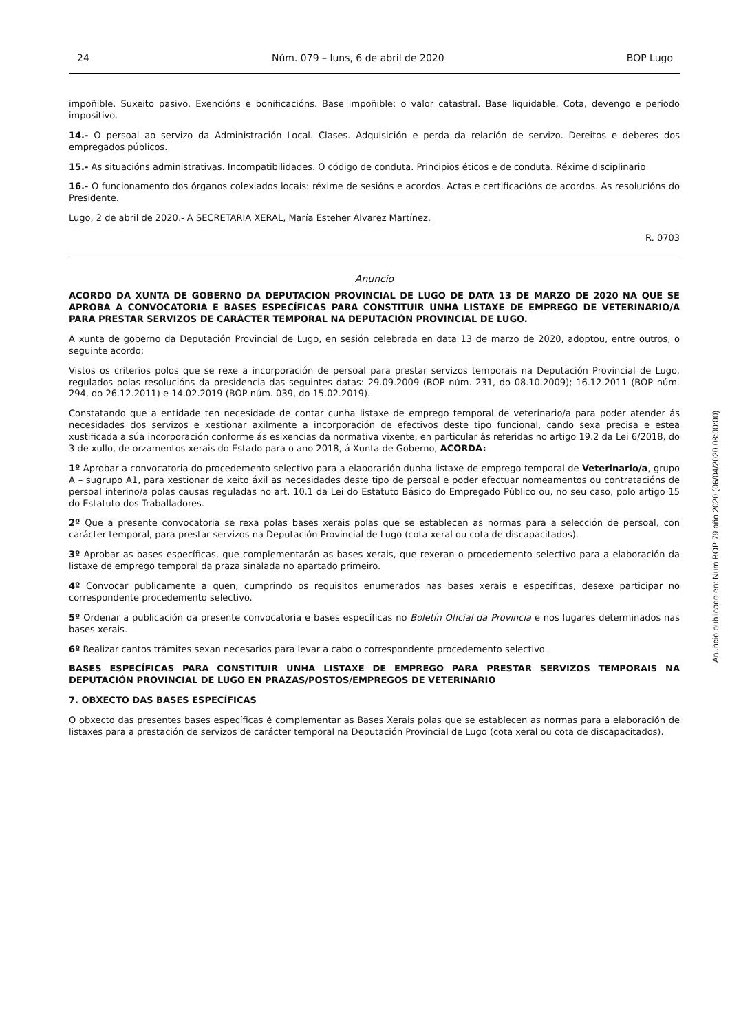24 Núm. 079 – luns, 6 de abril de 2020 BOP Lugo
impoñible. Suxeito pasivo. Exencións e bonificacións. Base impoñible: o valor catastral. Base liquidable. Cota, devengo e período impositivo.
14.- O persoal ao servizo da Administración Local. Clases. Adquisición e perda da relación de servizo. Dereitos e deberes dos empregados públicos.
15.- As situacións administrativas. Incompatibilidades. O código de conduta. Principios éticos e de conduta. Réxime disciplinario
16.- O funcionamento dos órganos colexiados locais: réxime de sesións e acordos. Actas e certificacións de acordos. As resolucións do Presidente.
Lugo, 2 de abril de 2020.- A SECRETARIA XERAL, María Esteher Álvarez Martínez.
R. 0703
Anuncio
ACORDO DA XUNTA DE GOBERNO DA DEPUTACION PROVINCIAL DE LUGO DE DATA 13 DE MARZO DE 2020 NA QUE SE APROBA A CONVOCATORIA E BASES ESPECÍFICAS PARA CONSTITUIR UNHA LISTAXE DE EMPREGO DE VETERINARIO/A PARA PRESTAR SERVIZOS DE CARÁCTER TEMPORAL NA DEPUTACIÓN PROVINCIAL DE LUGO.
A xunta de goberno da Deputación Provincial de Lugo, en sesión celebrada en data 13 de marzo de 2020, adoptou, entre outros, o seguinte acordo:
Vistos os criterios polos que se rexe a incorporación de persoal para prestar servizos temporais na Deputación Provincial de Lugo, regulados polas resolucións da presidencia das seguintes datas: 29.09.2009 (BOP núm. 231, do 08.10.2009); 16.12.2011 (BOP núm. 294, do 26.12.2011) e 14.02.2019 (BOP núm. 039, do 15.02.2019).
Constatando que a entidade ten necesidade de contar cunha listaxe de emprego temporal de veterinario/a para poder atender ás necesidades dos servizos e xestionar axilmente a incorporación de efectivos deste tipo funcional, cando sexa precisa e estea xustificada a súa incorporación conforme ás esixencias da normativa vixente, en particular ás referidas no artigo 19.2 da Lei 6/2018, do 3 de xullo, de orzamentos xerais do Estado para o ano 2018, á Xunta de Goberno, ACORDA:
1º Aprobar a convocatoria do procedemento selectivo para a elaboración dunha listaxe de emprego temporal de Veterinario/a, grupo A – sugrupo A1, para xestionar de xeito áxil as necesidades deste tipo de persoal e poder efectuar nomeamentos ou contratacións de persoal interino/a polas causas reguladas no art. 10.1 da Lei do Estatuto Básico do Empregado Público ou, no seu caso, polo artigo 15 do Estatuto dos Traballadores.
2º Que a presente convocatoria se rexa polas bases xerais polas que se establecen as normas para a selección de persoal, con carácter temporal, para prestar servizos na Deputación Provincial de Lugo (cota xeral ou cota de discapacitados).
3º Aprobar as bases específicas, que complementarán as bases xerais, que rexeran o procedemento selectivo para a elaboración da listaxe de emprego temporal da praza sinalada no apartado primeiro.
4º Convocar publicamente a quen, cumprindo os requisitos enumerados nas bases xerais e específicas, desexe participar no correspondente procedemento selectivo.
5º Ordenar a publicación da presente convocatoria e bases específicas no Boletín Oficial da Provincia e nos lugares determinados nas bases xerais.
6º Realizar cantos trámites sexan necesarios para levar a cabo o correspondente procedemento selectivo.
BASES ESPECÍFICAS PARA CONSTITUIR UNHA LISTAXE DE EMPREGO PARA PRESTAR SERVIZOS TEMPORAIS NA DEPUTACIÓN PROVINCIAL DE LUGO EN PRAZAS/POSTOS/EMPREGOS DE VETERINARIO
7. OBXECTO DAS BASES ESPECÍFICAS
O obxecto das presentes bases específicas é complementar as Bases Xerais polas que se establecen as normas para a elaboración de listaxes para a prestación de servizos de carácter temporal na Deputación Provincial de Lugo (cota xeral ou cota de discapacitados).
Anuncio publicado en: Num BOP 79 año 2020 (06/04/2020 08:00:00)